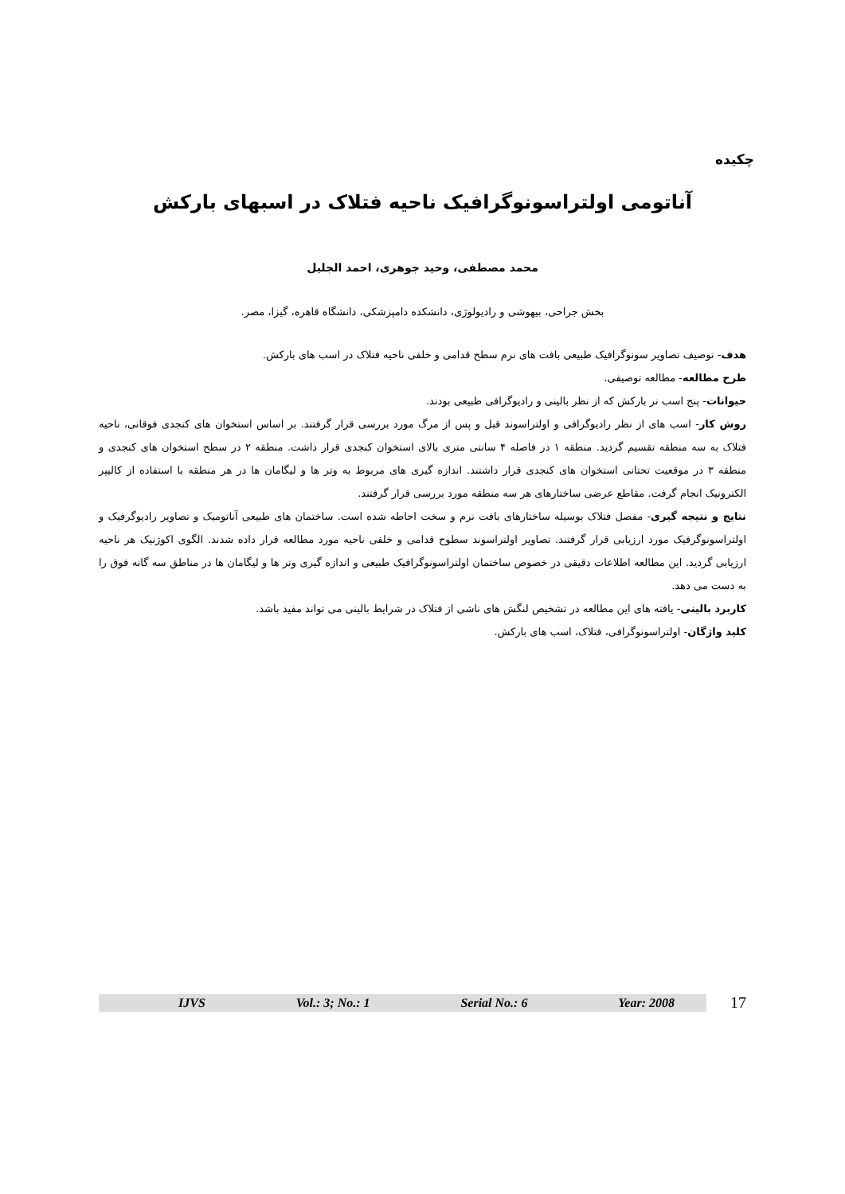چکیده
آناتومی اولتراسونوگرافیک ناحیه فتلاک در اسبهای بارکش
محمد مصطفی، وحید جوهری، احمد الجلیل
بخش جراحی، بیهوشی و رادیولوژی، دانشکده دامپزشکی، دانشگاه قاهره، گیزا، مصر.
هدف- توصیف تصاویر سونوگرافیک طبیعی بافت های نرم سطح قدامی و خلفی ناحیه فتلاک در اسب های بارکش.
طرح مطالعه- مطالعه توصیفی.
حیوانات- پنج اسب نر بارکش که از نظر بالینی و رادیوگرافی طبیعی بودند.
روش کار- اسب های از نظر رادیوگرافی و اولتراسوند قبل و پس از مرگ مورد بررسی قرار گرفتند. بر اساس استخوان های کنجدی فوقانی، ناحیه فتلاک به سه منطقه تقسیم گردید. منطقه ۱ در فاصله ۴ سانتی متری بالای استخوان کنجدی قرار داشت. منطقه ۲ در سطح استخوان های کنجدی و منطقه ۳ در موقعیت تحتانی استخوان های کنجدی قرار داشتند. اندازه گیری های مربوط به وتر ها و لیگامان ها در هر منطقه با استفاده از کالیپر الکترونیک انجام گرفت. مقاطع عرضی ساختارهای هر سه منطقه مورد بررسی قرار گرفتند.
نتایج و نتیجه گیری- مفصل فتلاک بوسیله ساختارهای بافت نرم و سخت احاطه شده است. ساختمان های طبیعی آناتومیک و تصاویر رادیوگرفیک و اولتراسونوگرفیک مورد ارزیابی قرار گرفتند. تصاویر اولتراسوند سطوح قدامی و خلفی ناحیه مورد مطالعه قرار داده شدند. الگوی اکوژنیک هر ناحیه ارزیابی گردید. این مطالعه اطلاعات دقیقی در خصوص ساختمان اولتراسونوگرافیک طبیعی و اندازه گیری وتر ها و لیگامان ها در مناطق سه گانه فوق را به دست می دهد.
کاربرد بالینی- یافته های این مطالعه در تشخیص لنگش های ناشی از فتلاک در شرایط بالینی می تواند مفید باشد.
کلید واژگان- اولتراسونوگرافی، فتلاک، اسب های بارکش.
IJVS Vol.: 3; No.: 1 Serial No.: 6 Year: 2008
17